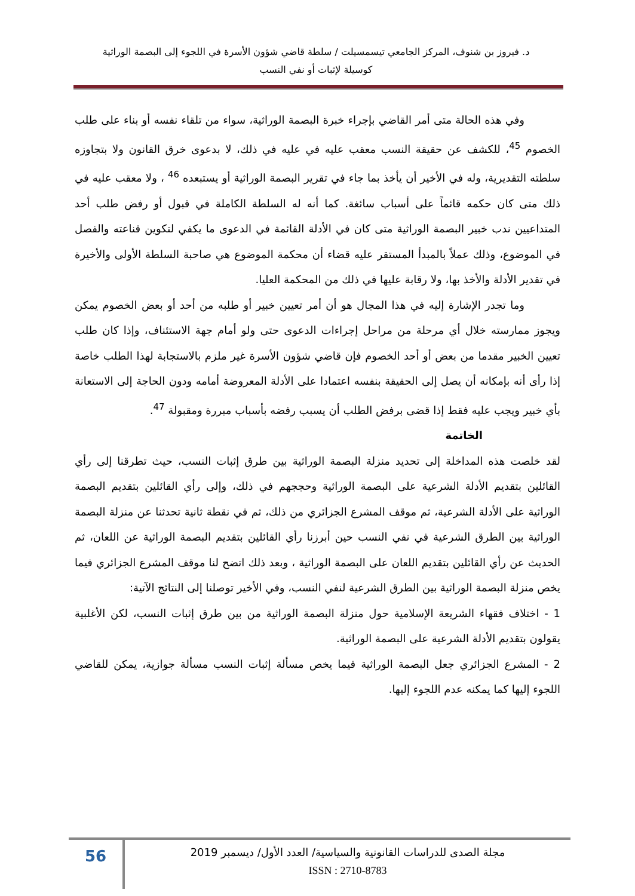د. فيروز بن شنوف، المركز الجامعي تيسمسيلت / سلطة قاضي شؤون الأسرة في اللجوء إلى البصمة الوراثية
كوسيلة لإثبات أو نفي النسب
وفي هذه الحالة متى أمر القاضي بإجراء خبرة البصمة الوراثية، سواء من تلقاء نفسه أو بناء على طلب الخصوم <sup>45</sup>، للكشف عن حقيقة النسب معقب عليه في عليه في ذلك، لا بدعوى خرق القانون ولا بتجاوزه سلطته التقديرية، وله في الأخير أن يأخذ بما جاء في تقرير البصمة الوراثية أو يستبعده <sup>46</sup> ، ولا معقب عليه في ذلك متى كان حكمه قائماً على أسباب سائغة. كما أنه له السلطة الكاملة في قبول أو رفض طلب أحد المتداعيين ندب خبير البصمة الوراثية متى كان في الأدلة القائمة في الدعوى ما يكفي لتكوين قناعته والفصل في الموضوع، وذلك عملاً بالمبدأ المستقر عليه قضاء أن محكمة الموضوع هي صاحبة السلطة الأولى والأخيرة في تقدير الأدلة والأخذ بها، ولا رقابة عليها في ذلك من المحكمة العليا.
وما تجدر الإشارة إليه في هذا المجال هو أن أمر تعيين خبير أو طلبه من أحد أو بعض الخصوم يمكن ويجوز ممارسته خلال أي مرحلة من مراحل إجراءات الدعوى حتى ولو أمام جهة الاستئناف، وإذا كان طلب تعيين الخبير مقدما من بعض أو أحد الخصوم فإن قاضي شؤون الأسرة غير ملزم بالاستجابة لهذا الطلب خاصة إذا رأى أنه بإمكانه أن يصل إلى الحقيقة بنفسه اعتمادا على الأدلة المعروضة أمامه ودون الحاجة إلى الاستعانة بأي خبير ويجب عليه فقط إذا قضى برفض الطلب أن يسبب رفضه بأسباب مبررة ومقبولة <sup>47</sup>.
الخاتمة
لقد خلصت هذه المداخلة إلى تحديد منزلة البصمة الوراثية بين طرق إثبات النسب، حيث تطرقنا إلى رأي القائلين بتقديم الأدلة الشرعية على البصمة الوراثية وحججهم في ذلك، وإلى رأي القائلين بتقديم البصمة الوراثية على الأدلة الشرعية، ثم موقف المشرع الجزائري من ذلك، ثم في نقطة ثانية تحدثنا عن منزلة البصمة الوراثية بين الطرق الشرعية في نفي النسب حين أبرزنا رأي القائلين بتقديم البصمة الوراثية عن اللعان، ثم الحديث عن رأي القائلين بتقديم اللعان على البصمة الوراثية ، وبعد ذلك اتضح لنا موقف المشرع الجزائري فيما يخص منزلة البصمة الوراثية بين الطرق الشرعية لنفي النسب، وفي الأخير توصلنا إلى النتائج الآتية:
1 - اختلاف فقهاء الشريعة الإسلامية حول منزلة البصمة الوراثية من بين طرق إثبات النسب، لكن الأغلبية يقولون بتقديم الأدلة الشرعية على البصمة الوراثية.
2 - المشرع الجزائري جعل البصمة الوراثية فيما يخص مسألة إثبات النسب مسألة جوازية، يمكن للقاضي اللجوء إليها كما يمكنه عدم اللجوء إليها.
56
مجلة الصدى للدراسات القانونية والسياسية/ العدد الأول/ ديسمبر 2019
ISSN : 2710-8783